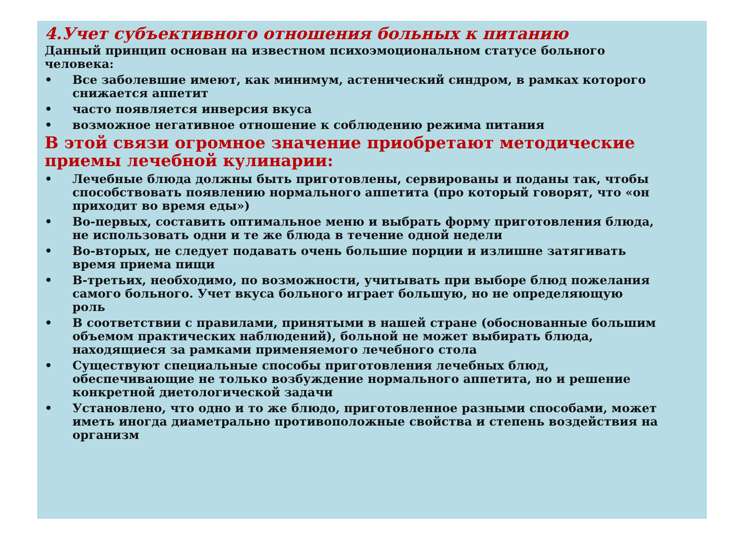4.Учет субъективного отношения больных к питанию
Данный принцип основан на известном психоэмоциональном статусе больного человека:
• Все заболевшие имеют, как минимум, астенический синдром, в рамках которого снижается аппетит
• часто появляется инверсия вкуса
• возможное негативное отношение к соблюдению режима питания
В этой связи огромное значение приобретают методические приемы лечебной кулинарии:
• Лечебные блюда должны быть приготовлены, сервированы и поданы так, чтобы способствовать появлению нормального аппетита (про который говорят, что «он приходит во время еды»)
• Во-первых, составить оптимальное меню и выбрать форму приготовления блюда, не использовать одни и те же блюда в течение одной недели
• Во-вторых, не следует подавать очень большие порции и излишне затягивать время приема пищи
• В-третьих, необходимо, по возможности, учитывать при выборе блюд пожелания самого больного. Учет вкуса больного играет большую, но не определяющую роль
• В соответствии с правилами, принятыми в нашей стране (обоснованные большим объемом практических наблюдений), больной не может выбирать блюда, находящиеся за рамками применяемого лечебного стола
• Существуют специальные способы приготовления лечебных блюд, обеспечивающие не только возбуждение нормального аппетита, но и решение конкретной диетологической задачи
• Установлено, что одно и то же блюдо, приготовленное разными способами, может иметь иногда диаметрально противоположные свойства и степень воздействия на организм